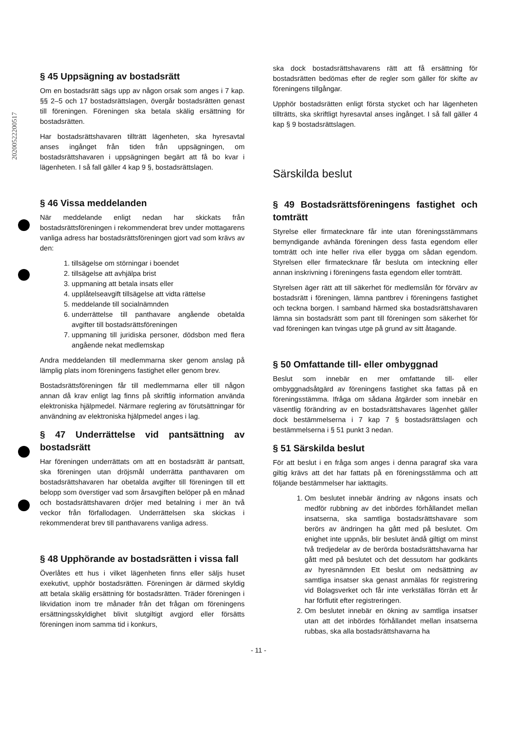20200522200517
§ 45 Uppsägning av bostadsrätt
Om en bostadsrätt sägs upp av någon orsak som anges i 7 kap. §§ 2–5 och 17 bostadsrättslagen, övergår bostadsrätten genast till föreningen. Föreningen ska betala skälig ersättning för bostadsrätten.
Har bostadsrättshavaren tillträtt lägenheten, ska hyresavtal anses ingånget från tiden från uppsägningen, om bostadsrättshavaren i uppsägningen begärt att få bo kvar i lägenheten. I så fall gäller 4 kap 9 §, bostadsrättslagen.
§ 46 Vissa meddelanden
När meddelande enligt nedan har skickats från bostadsrättsföreningen i rekommenderat brev under mottagarens vanliga adress har bostadsrättsföreningen gjort vad som krävs av den:
1. tillsägelse om störningar i boendet
2. tillsägelse att avhjälpa brist
3. uppmaning att betala insats eller
4. upplåtelseavgift tillsägelse att vidta rättelse
5. meddelande till socialnämnden
6. underrättelse till panthavare angående obetalda avgifter till bostadsrättsföreningen
7. uppmaning till juridiska personer, dödsbon med flera angående nekat medlemskap
Andra meddelanden till medlemmarna sker genom anslag på lämplig plats inom föreningens fastighet eller genom brev.
Bostadsrättsföreningen får till medlemmarna eller till någon annan då krav enligt lag finns på skriftlig information använda elektroniska hjälpmedel. Närmare reglering av förutsättningar för användning av elektroniska hjälpmedel anges i lag.
§ 47 Underrättelse vid pantsättning av bostadsrätt
Har föreningen underrättats om att en bostadsrätt är pantsatt, ska föreningen utan dröjsmål underrätta panthavaren om bostadsrättshavaren har obetalda avgifter till föreningen till ett belopp som överstiger vad som årsavgiften belöper på en månad och bostadsrättshavaren dröjer med betalning i mer än två veckor från förfallodagen. Underrättelsen ska skickas i rekommenderat brev till panthavarens vanliga adress.
§ 48 Upphörande av bostadsrätten i vissa fall
Överlåtes ett hus i vilket lägenheten finns eller säljs huset exekutivt, upphör bostadsrätten. Föreningen är därmed skyldig att betala skälig ersättning för bostadsrätten. Träder föreningen i likvidation inom tre månader från det frågan om föreningens ersättningsskyldighet blivit slutgiltigt avgjord eller försätts föreningen inom samma tid i konkurs,
ska dock bostadsrättshavarens rätt att få ersättning för bostadsrätten bedömas efter de regler som gäller för skifte av föreningens tillgångar.
Upphör bostadsrätten enligt första stycket och har lägenheten tillträtts, ska skriftligt hyresavtal anses ingånget. I så fall gäller 4 kap § 9 bostadsrättslagen.
Särskilda beslut
§ 49 Bostadsrättsföreningens fastighet och tomträtt
Styrelse eller firmatecknare får inte utan föreningsstämmans bemyndigande avhända föreningen dess fasta egendom eller tomträtt och inte heller riva eller bygga om sådan egendom. Styrelsen eller firmatecknare får besluta om inteckning eller annan inskrivning i föreningens fasta egendom eller tomträtt.
Styrelsen äger rätt att till säkerhet för medlemslån för förvärv av bostadsrätt i föreningen, lämna pantbrev i föreningens fastighet och teckna borgen. I samband härmed ska bostadsrättshavaren lämna sin bostadsrätt som pant till föreningen som säkerhet för vad föreningen kan tvingas utge på grund av sitt åtagande.
§ 50 Omfattande till- eller ombyggnad
Beslut som innebär en mer omfattande till- eller ombyggnadsåtgärd av föreningens fastighet ska fattas på en föreningsstämma. Ifråga om sådana åtgärder som innebär en väsentlig förändring av en bostadsrättshavares lägenhet gäller dock bestämmelserna i 7 kap 7 § bostadsrättslagen och bestämmelserna i § 51 punkt 3 nedan.
§ 51 Särskilda beslut
För att beslut i en fråga som anges i denna paragraf ska vara giltig krävs att det har fattats på en föreningsstämma och att följande bestämmelser har iakttagits.
1. Om beslutet innebär ändring av någons insats och medför rubbning av det inbördes förhållandet mellan insatserna, ska samtliga bostadsrättshavare som berörs av ändringen ha gått med på beslutet. Om enighet inte uppnås, blir beslutet ändå giltigt om minst två tredjedelar av de berörda bostadsrättshavarna har gått med på beslutet och det dessutom har godkänts av hyresnämnden Ett beslut om nedsättning av samtliga insatser ska genast anmälas för registrering vid Bolagsverket och får inte verkställas förrän ett år har förflutit efter registreringen.
2. Om beslutet innebär en ökning av samtliga insatser utan att det inbördes förhållandet mellan insatserna rubbas, ska alla bostadsrättshavarna ha
- 11 -